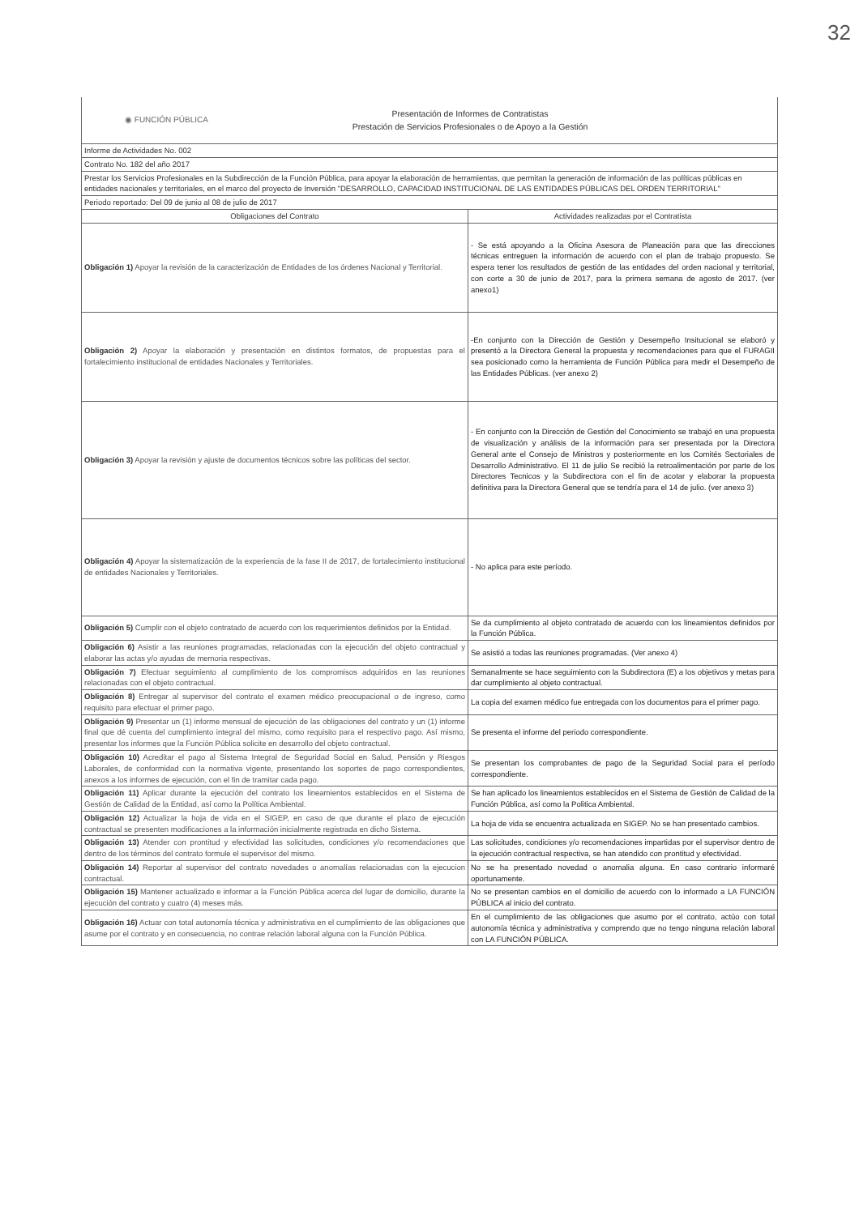32
| ◉ FUNCIÓN PÚBLICA Presentación de Informes de Contratistas Prestación de Servicios Profesionales o de Apoyo a la Gestión | |
| Informe de Actividades No. 002 | |
| Contrato No. 182 del año 2017 | |
| Prestar los Servicios Profesionales en la Subdirección de la Función Pública, para apoyar la elaboración de herramientas, que permitan la generación de información de las políticas públicas en entidades nacionales y territoriales, en el marco del proyecto de Inversión "DESARROLLO, CAPACIDAD INSTITUCIONAL DE LAS ENTIDADES PÚBLICAS DEL ORDEN TERRITORIAL" | |
| Periodo reportado: Del 09 de junio al 08 de julio de 2017 | |
| Obligaciones del Contrato | Actividades realizadas por el Contratista |
| Obligación 1) Apoyar la revisión de la caracterización de Entidades de los órdenes Nacional y Territorial. | - Se está apoyando a la Oficina Asesora de Planeación para que las direcciones técnicas entreguen la información de acuerdo con el plan de trabajo propuesto. Se espera tener los resultados de gestión de las entidades del orden nacional y territorial, con corte a 30 de junio de 2017, para la primera semana de agosto de 2017. (ver anexo1) |
| Obligación 2) Apoyar la elaboración y presentación en distintos formatos, de propuestas para el fortalecimiento institucional de entidades Nacionales y Territoriales. | -En conjunto con la Dirección de Gestión y Desempeño Insitucional se elaboró y presentó a la Directora General la propuesta y recomendaciones para que el FURAGII sea posicionado como la herramienta de Función Pública para medir el Desempeño de las Entidades Públicas. (ver anexo 2) |
| Obligación 3) Apoyar la revisión y ajuste de documentos técnicos sobre las políticas del sector. | - En conjunto con la Dirección de Gestión del Conocimiento se trabajó en una propuesta de visualización y análisis de la información para ser presentada por la Directora General ante el Consejo de Ministros y posteriormente en los Comités Sectoriales de Desarrollo Administrativo. El 11 de julio Se recibió la retroalimentación por parte de los Directores Tecnicos y la Subdirectora con el fin de acotar y elaborar la propuesta definitiva para la Directora General que se tendría para el 14 de julio. (ver anexo 3) |
| Obligación 4) Apoyar la sistematización de la experiencia de la fase II de 2017, de fortalecimiento institucional de entidades Nacionales y Territoriales. | - No aplica para este período. |
| Obligación 5) Cumplir con el objeto contratado de acuerdo con los requerimientos definidos por la Entidad. | Se da cumplimiento al objeto contratado de acuerdo con los lineamientos definidos por la Función Pública. |
| Obligación 6) Asistir a las reuniones programadas, relacionadas con la ejecución del objeto contractual y elaborar las actas y/o ayudas de memoria respectivas. | Se asistió a todas las reuniones programadas. (Ver anexo 4) |
| Obligación 7) Efectuar seguimiento al cumplimiento de los compromisos adquiridos en las reuniones relacionadas con el objeto contractual. | Semanalmente se hace seguimiento con la Subdirectora (E) a los objetivos y metas para dar cumplimiento al objeto contractual. |
| Obligación 8) Entregar al supervisor del contrato el examen médico preocupacional o de ingreso, como requisito para efectuar el primer pago. | La copia del examen médico fue entregada con los documentos para el primer pago. |
| Obligación 9) Presentar un (1) informe mensual de ejecución de las obligaciones del contrato y un (1) informe final que dé cuenta del cumplimiento integral del mismo, como requisito para el respectivo pago. Así mismo, presentar los informes que la Función Pública solicite en desarrollo del objeto contractual. | Se presenta el informe del periodo correspondiente. |
| Obligación 10) Acreditar el pago al Sistema Integral de Seguridad Social en Salud, Pensión y Riesgos Laborales, de conformidad con la normativa vigente, presentando los soportes de pago correspondientes, anexos a los informes de ejecución, con el fin de tramitar cada pago. | Se presentan los comprobantes de pago de la Seguridad Social para el período correspondiente. |
| Obligación 11) Aplicar durante la ejecución del contrato los lineamientos establecidos en el Sistema de Gestión de Calidad de la Entidad, así como la Política Ambiental. | Se han aplicado los lineamientos establecidos en el Sistema de Gestión de Calidad de la Función Pública, así como la Politica Ambiental. |
| Obligación 12) Actualizar la hoja de vida en el SIGEP, en caso de que durante el plazo de ejecución contractual se presenten modificaciones a la información inicialmente registrada en dicho Sistema. | La hoja de vida se encuentra actualizada en SIGEP. No se han presentado cambios. |
| Obligación 13) Atender con prontitud y efectividad las solicitudes, condiciones y/o recomendaciones que dentro de los términos del contrato formule el supervisor del mismo. | Las solicitudes, condiciones y/o recomendaciones impartidas por el supervisor dentro de la ejecución contractual respectiva, se han atendido con prontitud y efectividad. |
| Obligación 14) Reportar al supervisor del contrato novedades o anomalías relacionadas con la ejecucion contractual. | No se ha presentado novedad o anomalia alguna. En caso contrario informaré oportunamente. |
| Obligación 15) Mantener actualizado e informar a la Función Pública acerca del lugar de domicilio, durante la ejecución del contrato y cuatro (4) meses más. | No se presentan cambios en el domicilio de acuerdo con lo informado a LA FUNCIÓN PÚBLICA al inicio del contrato. |
| Obligación 16) Actuar con total autonomía técnica y administrativa en el cumplimiento de las obligaciones que asume por el contrato y en consecuencia, no contrae relación laboral alguna con la Función Pública. | En el cumplimiento de las obligaciones que asumo por el contrato, actúo con total autonomía técnica y administrativa y comprendo que no tengo ninguna relación laboral con LA FUNCIÓN PÚBLICA. |